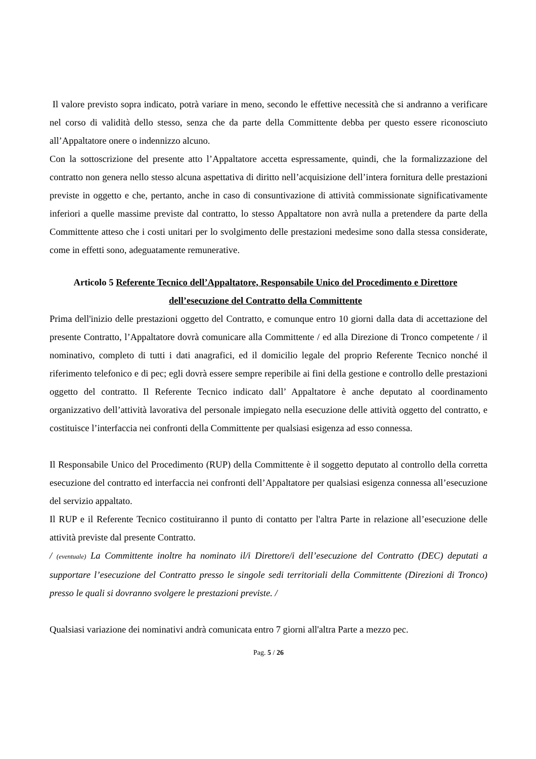Il valore previsto sopra indicato, potrà variare in meno, secondo le effettive necessità che si andranno a verificare nel corso di validità dello stesso, senza che da parte della Committente debba per questo essere riconosciuto all’Appaltatore onere o indennizzo alcuno.
Con la sottoscrizione del presente atto l’Appaltatore accetta espressamente, quindi, che la formalizzazione del contratto non genera nello stesso alcuna aspettativa di diritto nell’acquisizione dell’intera fornitura delle prestazioni previste in oggetto e che, pertanto, anche in caso di consuntivazione di attività commissionate significativamente inferiori a quelle massime previste dal contratto, lo stesso Appaltatore non avrà nulla a pretendere da parte della Committente atteso che i costi unitari per lo svolgimento delle prestazioni medesime sono dalla stessa considerate, come in effetti sono, adeguatamente remunerative.
Articolo 5 Referente Tecnico dell’Appaltatore, Responsabile Unico del Procedimento e Direttore dell’esecuzione del Contratto della Committente
Prima dell'inizio delle prestazioni oggetto del Contratto, e comunque entro 10 giorni dalla data di accettazione del presente Contratto, l’Appaltatore dovrà comunicare alla Committente / ed alla Direzione di Tronco competente / il nominativo, completo di tutti i dati anagrafici, ed il domicilio legale del proprio Referente Tecnico nonché il riferimento telefonico e di pec; egli dovrà essere sempre reperibile ai fini della gestione e controllo delle prestazioni oggetto del contratto. Il Referente Tecnico indicato dall’ Appaltatore è anche deputato al coordinamento organizzativo dell’attività lavorativa del personale impiegato nella esecuzione delle attività oggetto del contratto, e costituisce l’interfaccia nei confronti della Committente per qualsiasi esigenza ad esso connessa.
Il Responsabile Unico del Procedimento (RUP) della Committente è il soggetto deputato al controllo della corretta esecuzione del contratto ed interfaccia nei confronti dell’Appaltatore per qualsiasi esigenza connessa all’esecuzione del servizio appaltato.
Il RUP e il Referente Tecnico costituiranno il punto di contatto per l'altra Parte in relazione all’esecuzione delle attività previste dal presente Contratto.
/ (eventuale) La Committente inoltre ha nominato il/i Direttore/i dell’esecuzione del Contratto (DEC) deputati a supportare l’esecuzione del Contratto presso le singole sedi territoriali della Committente (Direzioni di Tronco) presso le quali si dovranno svolgere le prestazioni previste. /
Qualsiasi variazione dei nominativi andrà comunicata entro 7 giorni all'altra Parte a mezzo pec.
Pag. 5 / 26